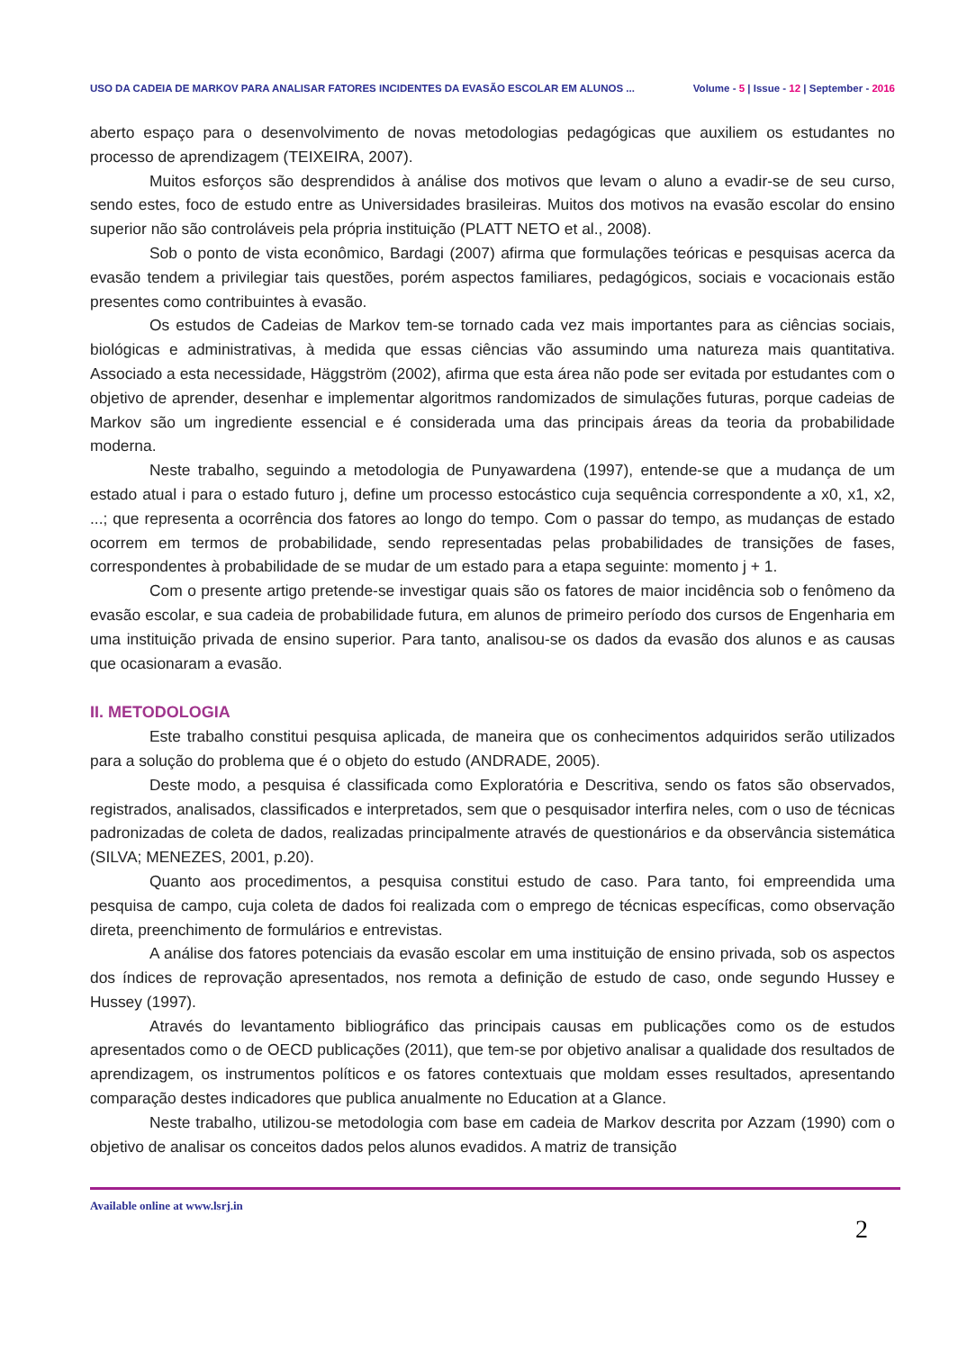USO DA CADEIA DE MARKOV PARA ANALISAR FATORES INCIDENTES DA EVASÃO ESCOLAR EM ALUNOS ... Volume - 5 | Issue - 12 | September - 2016
aberto espaço para o desenvolvimento de novas metodologias pedagógicas que auxiliem os estudantes no processo de aprendizagem (TEIXEIRA, 2007).
Muitos esforços são desprendidos à análise dos motivos que levam o aluno a evadir-se de seu curso, sendo estes, foco de estudo entre as Universidades brasileiras. Muitos dos motivos na evasão escolar do ensino superior não são controláveis pela própria instituição (PLATT NETO et al., 2008).
Sob o ponto de vista econômico, Bardagi (2007) afirma que formulações teóricas e pesquisas acerca da evasão tendem a privilegiar tais questões, porém aspectos familiares, pedagógicos, sociais e vocacionais estão presentes como contribuintes à evasão.
Os estudos de Cadeias de Markov tem-se tornado cada vez mais importantes para as ciências sociais, biológicas e administrativas, à medida que essas ciências vão assumindo uma natureza mais quantitativa. Associado a esta necessidade, Häggström (2002), afirma que esta área não pode ser evitada por estudantes com o objetivo de aprender, desenhar e implementar algoritmos randomizados de simulações futuras, porque cadeias de Markov são um ingrediente essencial e é considerada uma das principais áreas da teoria da probabilidade moderna.
Neste trabalho, seguindo a metodologia de Punyawardena (1997), entende-se que a mudança de um estado atual i para o estado futuro j, define um processo estocástico cuja sequência correspondente a x0, x1, x2, ...; que representa a ocorrência dos fatores ao longo do tempo. Com o passar do tempo, as mudanças de estado ocorrem em termos de probabilidade, sendo representadas pelas probabilidades de transições de fases, correspondentes à probabilidade de se mudar de um estado para a etapa seguinte: momento j + 1.
Com o presente artigo pretende-se investigar quais são os fatores de maior incidência sob o fenômeno da evasão escolar, e sua cadeia de probabilidade futura, em alunos de primeiro período dos cursos de Engenharia em uma instituição privada de ensino superior. Para tanto, analisou-se os dados da evasão dos alunos e as causas que ocasionaram a evasão.
II. METODOLOGIA
Este trabalho constitui pesquisa aplicada, de maneira que os conhecimentos adquiridos serão utilizados para a solução do problema que é o objeto do estudo (ANDRADE, 2005).
Deste modo, a pesquisa é classificada como Exploratória e Descritiva, sendo os fatos são observados, registrados, analisados, classificados e interpretados, sem que o pesquisador interfira neles, com o uso de técnicas padronizadas de coleta de dados, realizadas principalmente através de questionários e da observância sistemática (SILVA; MENEZES, 2001, p.20).
Quanto aos procedimentos, a pesquisa constitui estudo de caso. Para tanto, foi empreendida uma pesquisa de campo, cuja coleta de dados foi realizada com o emprego de técnicas específicas, como observação direta, preenchimento de formulários e entrevistas.
A análise dos fatores potenciais da evasão escolar em uma instituição de ensino privada, sob os aspectos dos índices de reprovação apresentados, nos remota a definição de estudo de caso, onde segundo Hussey e Hussey (1997).
Através do levantamento bibliográfico das principais causas em publicações como os de estudos apresentados como o de OECD publicações (2011), que tem-se por objetivo analisar a qualidade dos resultados de aprendizagem, os instrumentos políticos e os fatores contextuais que moldam esses resultados, apresentando comparação destes indicadores que publica anualmente no Education at a Glance.
Neste trabalho, utilizou-se metodologia com base em cadeia de Markov descrita por Azzam (1990) com o objetivo de analisar os conceitos dados pelos alunos evadidos. A matriz de transição
Available online at www.lsrj.in 2